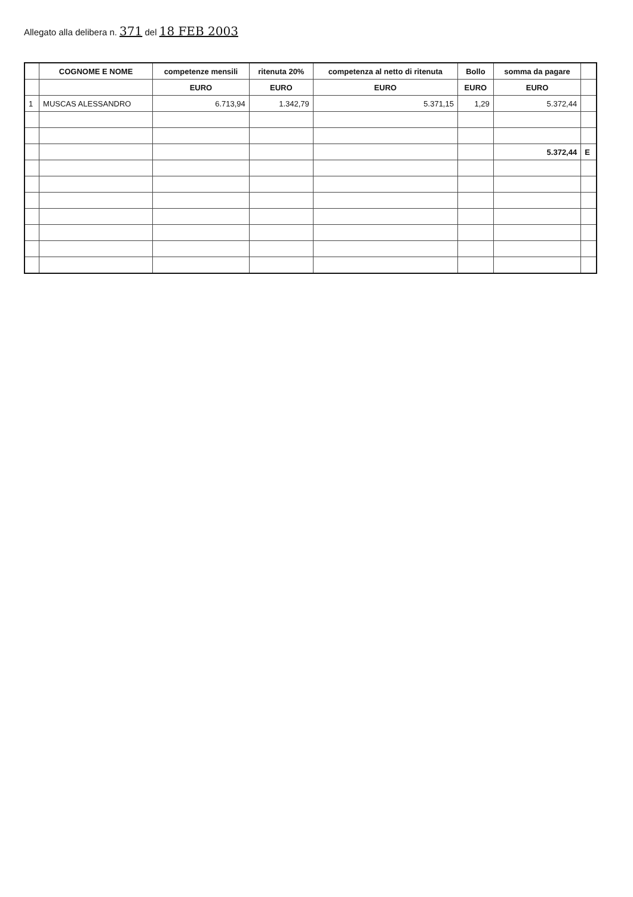Allegato alla delibera n. 371 del 18 FEB 2003
| | COGNOME E NOME | competenze mensili | ritenuta 20% | competenza al netto di ritenuta | Bollo | somma da pagare | |
| --- | --- | --- | --- | --- | --- | --- | --- |
| | | EURO | EURO | EURO | EURO | EURO | |
| 1 | MUSCAS ALESSANDRO | 6.713,94 | 1.342,79 | 5.371,15 | 1,29 | 5.372,44 | |
| | | | | | | 5.372,44 | E |